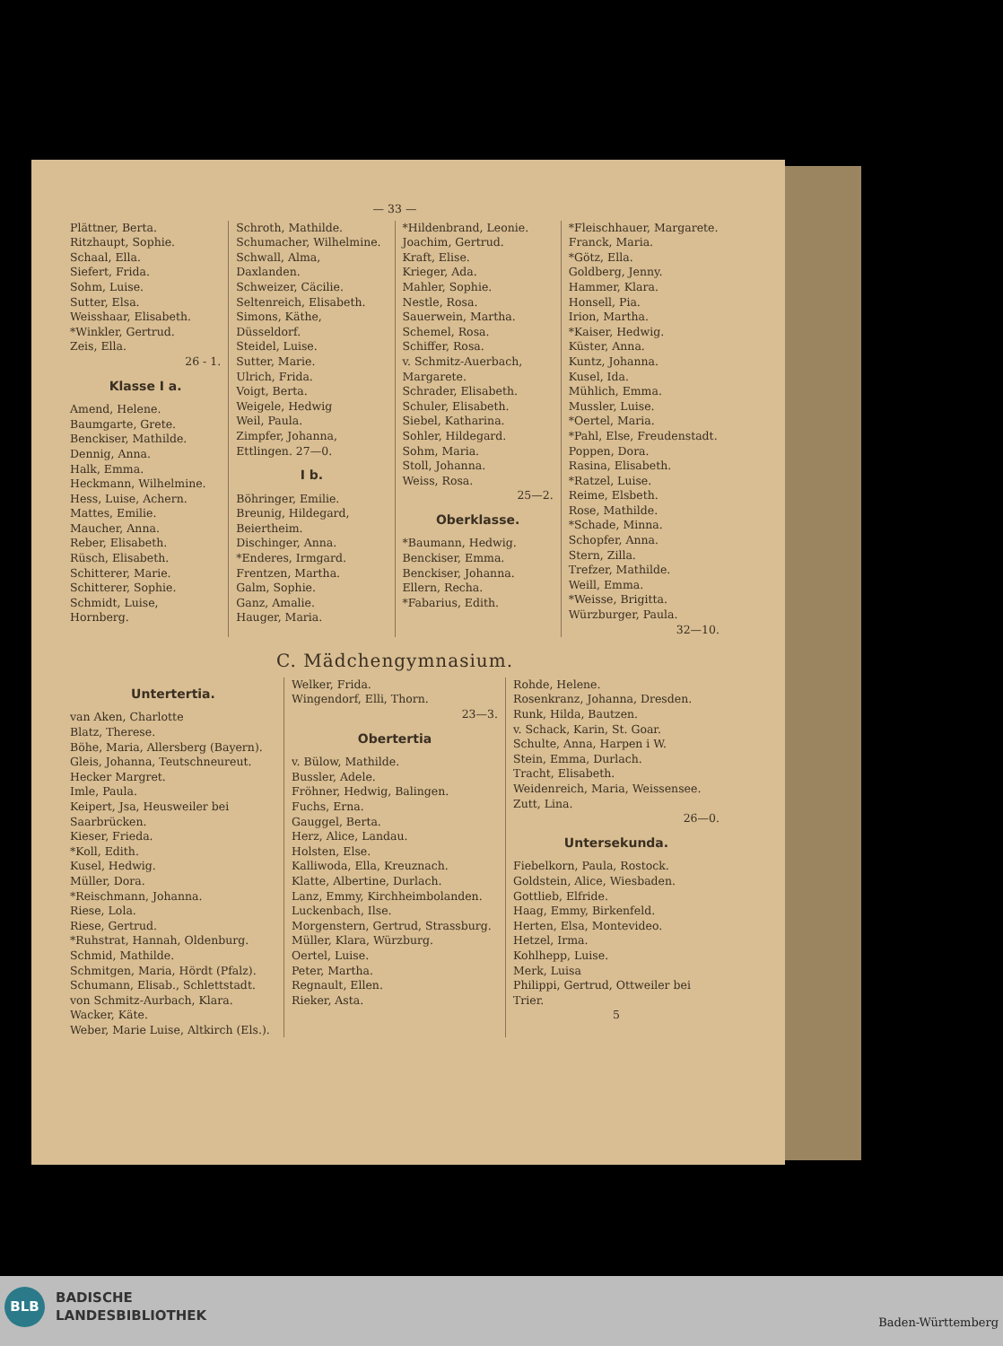— 33 —
Plättner, Berta.
Ritzhaupt, Sophie.
Schaal, Ella.
Siefert, Frida.
Sohm, Luise.
Sutter, Elsa.
Weisshaar, Elisabeth.
*Winkler, Gertrud.
Zeis, Ella.
26 - 1.
Klasse I a.
Amend, Helene.
Baumgarte, Grete.
Benckiser, Mathilde.
Dennig, Anna.
Halk, Emma.
Heckmann, Wilhelmine.
Hess, Luise, Achern.
Mattes, Emilie.
Maucher, Anna.
Reber, Elisabeth.
Rüsch, Elisabeth.
Schitterer, Marie.
Schitterer, Sophie.
Schmidt, Luise, Hornberg.
Schroth, Mathilde.
Schumacher, Wilhelmine.
Schwall, Alma, Daxlanden.
Schweizer, Cäcilie.
Seltenreich, Elisabeth.
Simons, Käthe, Düsseldorf.
Steidel, Luise.
Sutter, Marie.
Ulrich, Frida.
Voigt, Berta.
Weigele, Hedwig
Weil, Paula.
Zimpfer, Johanna, Ettlingen. 27—0.
I b.
Böhringer, Emilie.
Breunig, Hildegard, Beiertheim.
Dischinger, Anna.
*Enderes, Irmgard.
Frentzen, Martha.
Galm, Sophie.
Ganz, Amalie.
Hauger, Maria.
*Hildenbrand, Leonie.
Joachim, Gertrud.
Kraft, Elise.
Krieger, Ada.
Mahler, Sophie.
Nestle, Rosa.
Sauerwein, Martha.
Schemel, Rosa.
Schiffer, Rosa.
v. Schmitz-Auerbach, Margarete.
Schrader, Elisabeth.
Schuler, Elisabeth.
Siebel, Katharina.
Sohler, Hildegard.
Sohm, Maria.
Stoll, Johanna.
Weiss, Rosa.
25—2.
Oberklasse.
*Baumann, Hedwig.
Benckiser, Emma.
Benckiser, Johanna.
Ellern, Recha.
*Fabarius, Edith.
*Fleischhauer, Margarete.
Franck, Maria.
*Götz, Ella.
Goldberg, Jenny.
Hammer, Klara.
Honsell, Pia.
Irion, Martha.
*Kaiser, Hedwig.
Küster, Anna.
Kuntz, Johanna.
Kusel, Ida.
Mühlich, Emma.
Mussler, Luise.
*Oertel, Maria.
*Pahl, Else, Freudenstadt.
Poppen, Dora.
Rasina, Elisabeth.
*Ratzel, Luise.
Reime, Elsbeth.
Rose, Mathilde.
*Schade, Minna.
Schopfer, Anna.
Stern, Zilla.
Trefzer, Mathilde.
Weill, Emma.
*Weisse, Brigitta.
Würzburger, Paula.
32—10.
C. Mädchengymnasium.
Untertertia.
van Aken, Charlotte
Blatz, Therese.
Böhe, Maria, Allersberg (Bayern).
Gleis, Johanna, Teutschneureut.
Hecker Margret.
Imle, Paula.
Keipert, Jsa, Heusweiler bei Saarbrücken.
Kieser, Frieda.
*Koll, Edith.
Kusel, Hedwig.
Müller, Dora.
*Reischmann, Johanna.
Riese, Lola.
Riese, Gertrud.
*Ruhstrat, Hannah, Oldenburg.
Schmid, Mathilde.
Schmitgen, Maria, Hördt (Pfalz).
Schumann, Elisab., Schlettstadt.
von Schmitz-Aurbach, Klara.
Wacker, Käte.
Weber, Marie Luise, Altkirch (Els.).
Welker, Frida.
Wingendorf, Elli, Thorn.
23—3.
Obertertia
v. Bülow, Mathilde.
Bussler, Adele.
Fröhner, Hedwig, Balingen.
Fuchs, Erna.
Gauggel, Berta.
Herz, Alice, Landau.
Holsten, Else.
Kalliwoda, Ella, Kreuznach.
Klatte, Albertine, Durlach.
Lanz, Emmy, Kirchheimbolanden.
Luckenbach, Ilse.
Morgenstern, Gertrud, Strassburg.
Müller, Klara, Würzburg.
Oertel, Luise.
Peter, Martha.
Regnault, Ellen.
Rieker, Asta.
Rohde, Helene.
Rosenkranz, Johanna, Dresden.
Runk, Hilda, Bautzen.
v. Schack, Karin, St. Goar.
Schulte, Anna, Harpen i W.
Stein, Emma, Durlach.
Tracht, Elisabeth.
Weidenreich, Maria, Weissensee.
Zutt, Lina.
26—0.
Untersekunda.
Fiebelkorn, Paula, Rostock.
Goldstein, Alice, Wiesbaden.
Gottlieb, Elfride.
Haag, Emmy, Birkenfeld.
Herten, Elsa, Montevideo.
Hetzel, Irma.
Kohlhepp, Luise.
Merk, Luisa
Philippi, Gertrud, Ottweiler bei Trier.
5
BLB
BADISCHE
LANDESBIBLIOTHEK
Baden-Württemberg